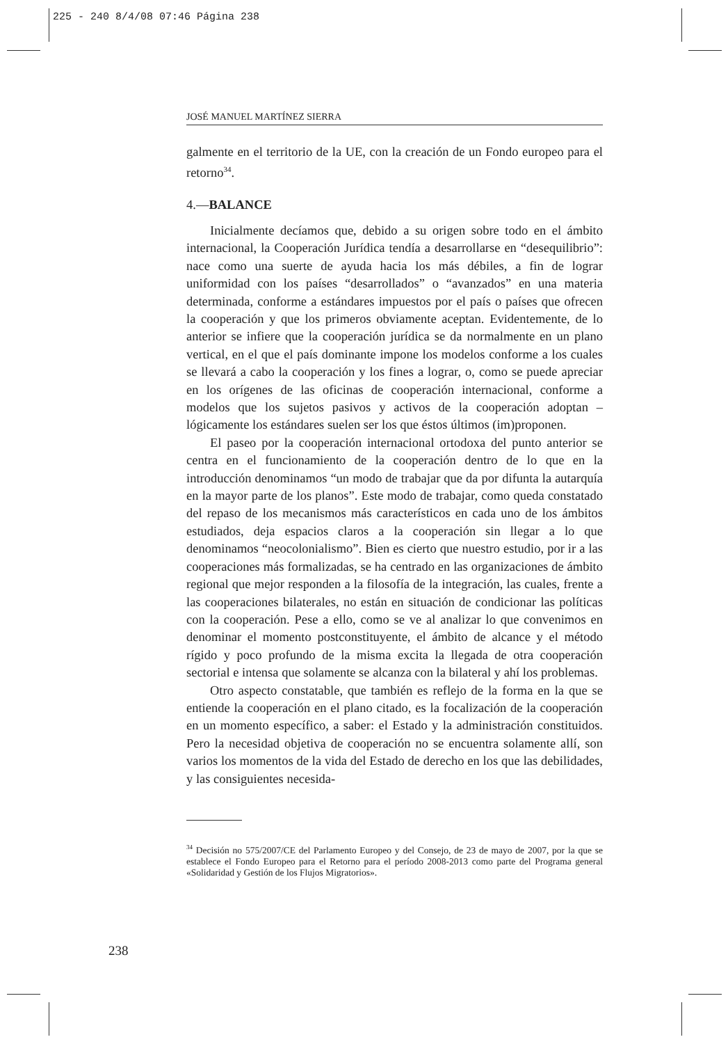225 - 240 8/4/08 07:46 Página 238
JOSÉ MANUEL MARTÍNEZ SIERRA
galmente en el territorio de la UE, con la creación de un Fondo europeo para el retorno<sup>34</sup>.
4.—BALANCE
Inicialmente decíamos que, debido a su origen sobre todo en el ámbito internacional, la Cooperación Jurídica tendía a desarrollarse en “desequilibrio”: nace como una suerte de ayuda hacia los más débiles, a fin de lograr uniformidad con los países “desarrollados” o “avanzados” en una materia determinada, conforme a estándares impuestos por el país o países que ofrecen la cooperación y que los primeros obviamente aceptan. Evidentemente, de lo anterior se infiere que la cooperación jurídica se da normalmente en un plano vertical, en el que el país dominante impone los modelos conforme a los cuales se llevará a cabo la cooperación y los fines a lograr, o, como se puede apreciar en los orígenes de las oficinas de cooperación internacional, conforme a modelos que los sujetos pasivos y activos de la cooperación adoptan –lógicamente los estándares suelen ser los que éstos últimos (im)proponen.
El paseo por la cooperación internacional ortodoxa del punto anterior se centra en el funcionamiento de la cooperación dentro de lo que en la introducción denominamos “un modo de trabajar que da por difunta la autarquía en la mayor parte de los planos”. Este modo de trabajar, como queda constatado del repaso de los mecanismos más característicos en cada uno de los ámbitos estudiados, deja espacios claros a la cooperación sin llegar a lo que denominamos “neocolonialismo”. Bien es cierto que nuestro estudio, por ir a las cooperaciones más formalizadas, se ha centrado en las organizaciones de ámbito regional que mejor responden a la filosofía de la integración, las cuales, frente a las cooperaciones bilaterales, no están en situación de condicionar las políticas con la cooperación. Pese a ello, como se ve al analizar lo que convenimos en denominar el momento postconstituyente, el ámbito de alcance y el método rígido y poco profundo de la misma excita la llegada de otra cooperación sectorial e intensa que solamente se alcanza con la bilateral y ahí los problemas.
Otro aspecto constatable, que también es reflejo de la forma en la que se entiende la cooperación en el plano citado, es la focalización de la cooperación en un momento específico, a saber: el Estado y la administración constituidos. Pero la necesidad objetiva de cooperación no se encuentra solamente allí, son varios los momentos de la vida del Estado de derecho en los que las debilidades, y las consiguientes necesida-
<sup>34</sup> Decisión no 575/2007/CE del Parlamento Europeo y del Consejo, de 23 de mayo de 2007, por la que se establece el Fondo Europeo para el Retorno para el período 2008-2013 como parte del Programa general «Solidaridad y Gestión de los Flujos Migratorios».
238